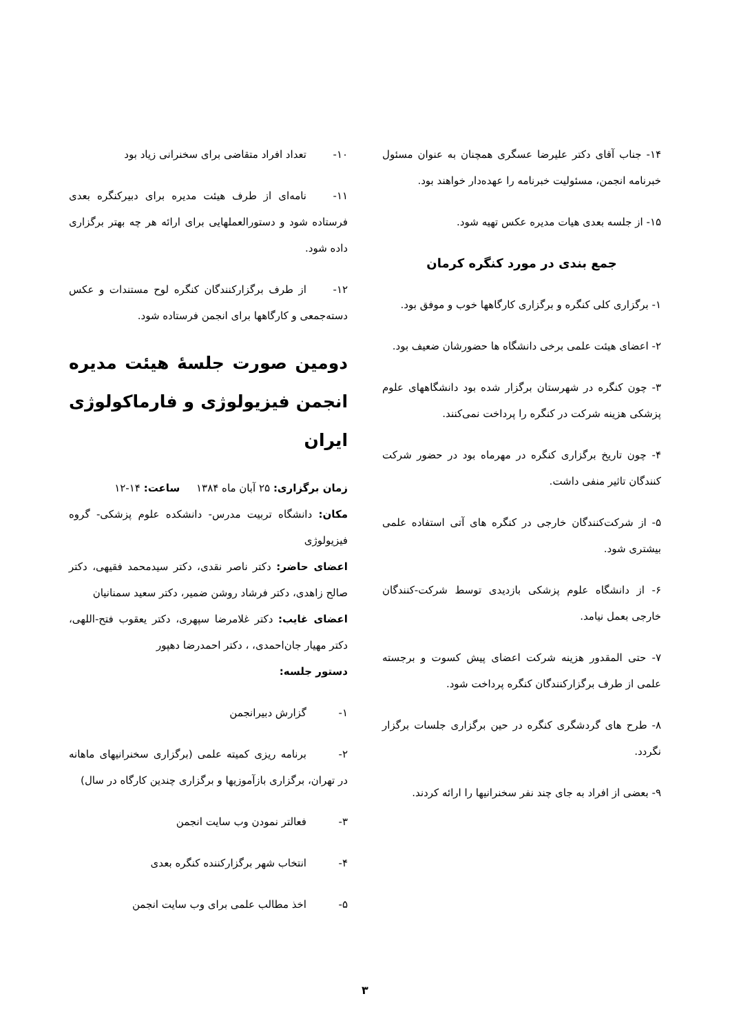۱۴- جناب آقای دکتر علیرضا عسگری همچنان به عنوان مسئول خبرنامه انجمن، مسئولیت خبرنامه را عهده‌دار خواهند بود.
۱۵- از جلسه بعدی هیات مدیره عکس تهیه شود.
جمع بندی در مورد کنگره کرمان
۱- برگزاری کلی کنگره و برگزاری کارگاهها خوب و موفق بود.
۲- اعضای هیئت علمی برخی دانشگاه ها حضورشان ضعیف بود.
۳- چون کنگره در شهرستان برگزار شده بود دانشگاههای علوم پزشکی هزینه شرکت در کنگره را پرداخت نمی‌کنند.
۴- چون تاریخ برگزاری کنگره در مهرماه بود در حضور شرکت کنندگان تاثیر منفی داشت.
۵- از شرکت‌کنندگان خارجی در کنگره های آتی استفاده علمی بیشتری شود.
۶- از دانشگاه علوم پزشکی بازدیدی توسط شرکت-کنندگان خارجی بعمل نیامد.
۷- حتی المقدور هزینه شرکت اعضای پیش کسوت و برجسته علمی از طرف برگزارکنندگان کنگره پرداخت شود.
۸- طرح های گردشگری کنگره در حین برگزاری جلسات برگزار نگردد.
۹- بعضی از افراد به جای چند نفر سخنرانیها را ارائه کردند.
۱۰- تعداد افراد متقاضی برای سخنرانی زیاد بود
۱۱- نامه‌ای از طرف هیئت مدیره برای دبیرکنگره بعدی فرستاده شود و دستورالعملهایی برای ارائه هر چه بهتر برگزاری داده شود.
۱۲- از طرف برگزارکنندگان کنگره لوح مستندات و عکس دسته‌جمعی و کارگاهها برای انجمن فرستاده شود.
دومین صورت جلسهٔ هیئت مدیره انجمن فیزیولوژی و فارماکولوژی ایران
زمان برگزاری: ۲۵ آبان ماه ۱۳۸۴ ساعت: ۱۴-۱۲
مکان: دانشگاه تربیت مدرس- دانشکده علوم پزشکی- گروه فیزیولوژی
اعضای حاضر: دکتر ناصر نقدی، دکتر سیدمحمد فقیهی، دکتر صالح زاهدی، دکتر فرشاد روشن ضمیر، دکتر سعید سمنانیان
اعضای غایب: دکتر غلامرضا سپهری، دکتر یعقوب فتح-اللهی، دکتر مهیار جان‌احمدی، ، دکتر احمدرضا دهپور
دستور جلسه:
۱- گزارش دبیرانجمن
۲- برنامه ریزی کمیته علمی (برگزاری سخنرانیهای ماهانه در تهران، برگزاری بازآموزیها و برگزاری چندین کارگاه در سال)
۳- فعالتر نمودن وب سایت انجمن
۴- انتخاب شهر برگزارکننده کنگره بعدی
۵- اخذ مطالب علمی برای وب سایت انجمن
۳